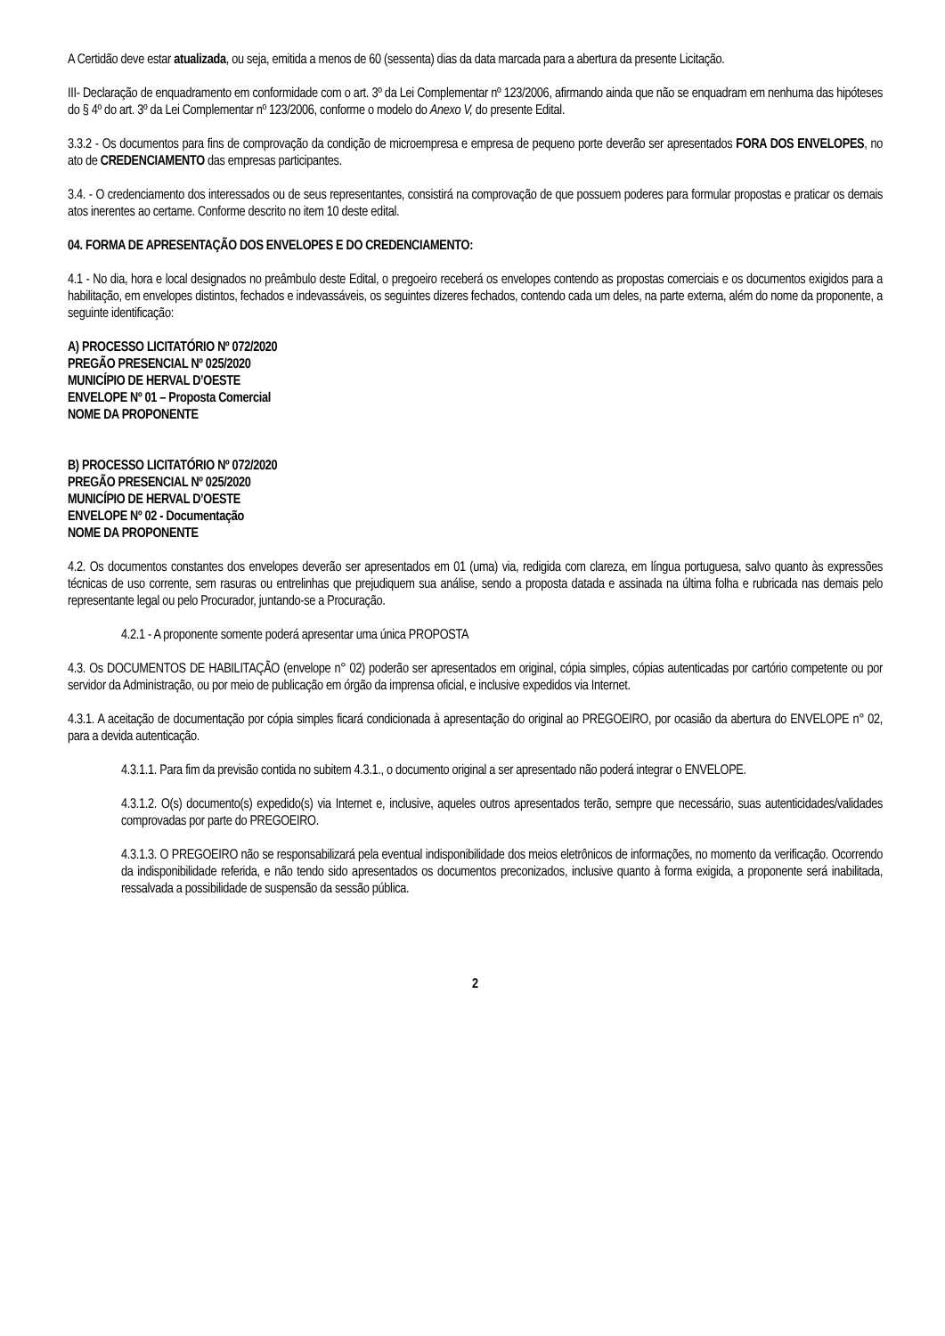A Certidão deve estar atualizada, ou seja, emitida a menos de 60 (sessenta) dias da data marcada para a abertura da presente Licitação.
III- Declaração de enquadramento em conformidade com o art. 3º da Lei Complementar nº 123/2006, afirmando ainda que não se enquadram em nenhuma das hipóteses do § 4º do art. 3º da Lei Complementar nº 123/2006, conforme o modelo do Anexo V, do presente Edital.
3.3.2 - Os documentos para fins de comprovação da condição de microempresa e empresa de pequeno porte deverão ser apresentados FORA DOS ENVELOPES, no ato de CREDENCIAMENTO das empresas participantes.
3.4. - O credenciamento dos interessados ou de seus representantes, consistirá na comprovação de que possuem poderes para formular propostas e praticar os demais atos inerentes ao certame. Conforme descrito no item 10 deste edital.
04. FORMA DE APRESENTAÇÃO DOS ENVELOPES E DO CREDENCIAMENTO:
4.1 - No dia, hora e local designados no preâmbulo deste Edital, o pregoeiro receberá os envelopes contendo as propostas comerciais e os documentos exigidos para a habilitação, em envelopes distintos, fechados e indevassáveis, os seguintes dizeres fechados, contendo cada um deles, na parte externa, além do nome da proponente, a seguinte identificação:
A) PROCESSO LICITATÓRIO Nº 072/2020
PREGÃO PRESENCIAL Nº 025/2020
MUNICÍPIO DE HERVAL D’OESTE
ENVELOPE Nº 01 – Proposta Comercial
NOME DA PROPONENTE
B) PROCESSO LICITATÓRIO Nº 072/2020
PREGÃO PRESENCIAL Nº 025/2020
MUNICÍPIO DE HERVAL D’OESTE
ENVELOPE Nº 02 - Documentação
NOME DA PROPONENTE
4.2. Os documentos constantes dos envelopes deverão ser apresentados em 01 (uma) via, redigida com clareza, em língua portuguesa, salvo quanto às expressões técnicas de uso corrente, sem rasuras ou entrelinhas que prejudiquem sua análise, sendo a proposta datada e assinada na última folha e rubricada nas demais pelo representante legal ou pelo Procurador, juntando-se a Procuração.
4.2.1 - A proponente somente poderá apresentar uma única PROPOSTA
4.3. Os DOCUMENTOS DE HABILITAÇÃO (envelope n° 02) poderão ser apresentados em original, cópia simples, cópias autenticadas por cartório competente ou por servidor da Administração, ou por meio de publicação em órgão da imprensa oficial, e inclusive expedidos via Internet.
4.3.1. A aceitação de documentação por cópia simples ficará condicionada à apresentação do original ao PREGOEIRO, por ocasião da abertura do ENVELOPE n° 02, para a devida autenticação.
4.3.1.1. Para fim da previsão contida no subitem 4.3.1., o documento original a ser apresentado não poderá integrar o ENVELOPE.
4.3.1.2. O(s) documento(s) expedido(s) via Internet e, inclusive, aqueles outros apresentados terão, sempre que necessário, suas autenticidades/validades comprovadas por parte do PREGOEIRO.
4.3.1.3. O PREGOEIRO não se responsabilizará pela eventual indisponibilidade dos meios eletrônicos de informações, no momento da verificação. Ocorrendo da indisponibilidade referida, e não tendo sido apresentados os documentos preconizados, inclusive quanto à forma exigida, a proponente será inabilitada, ressalvada a possibilidade de suspensão da sessão pública.
2